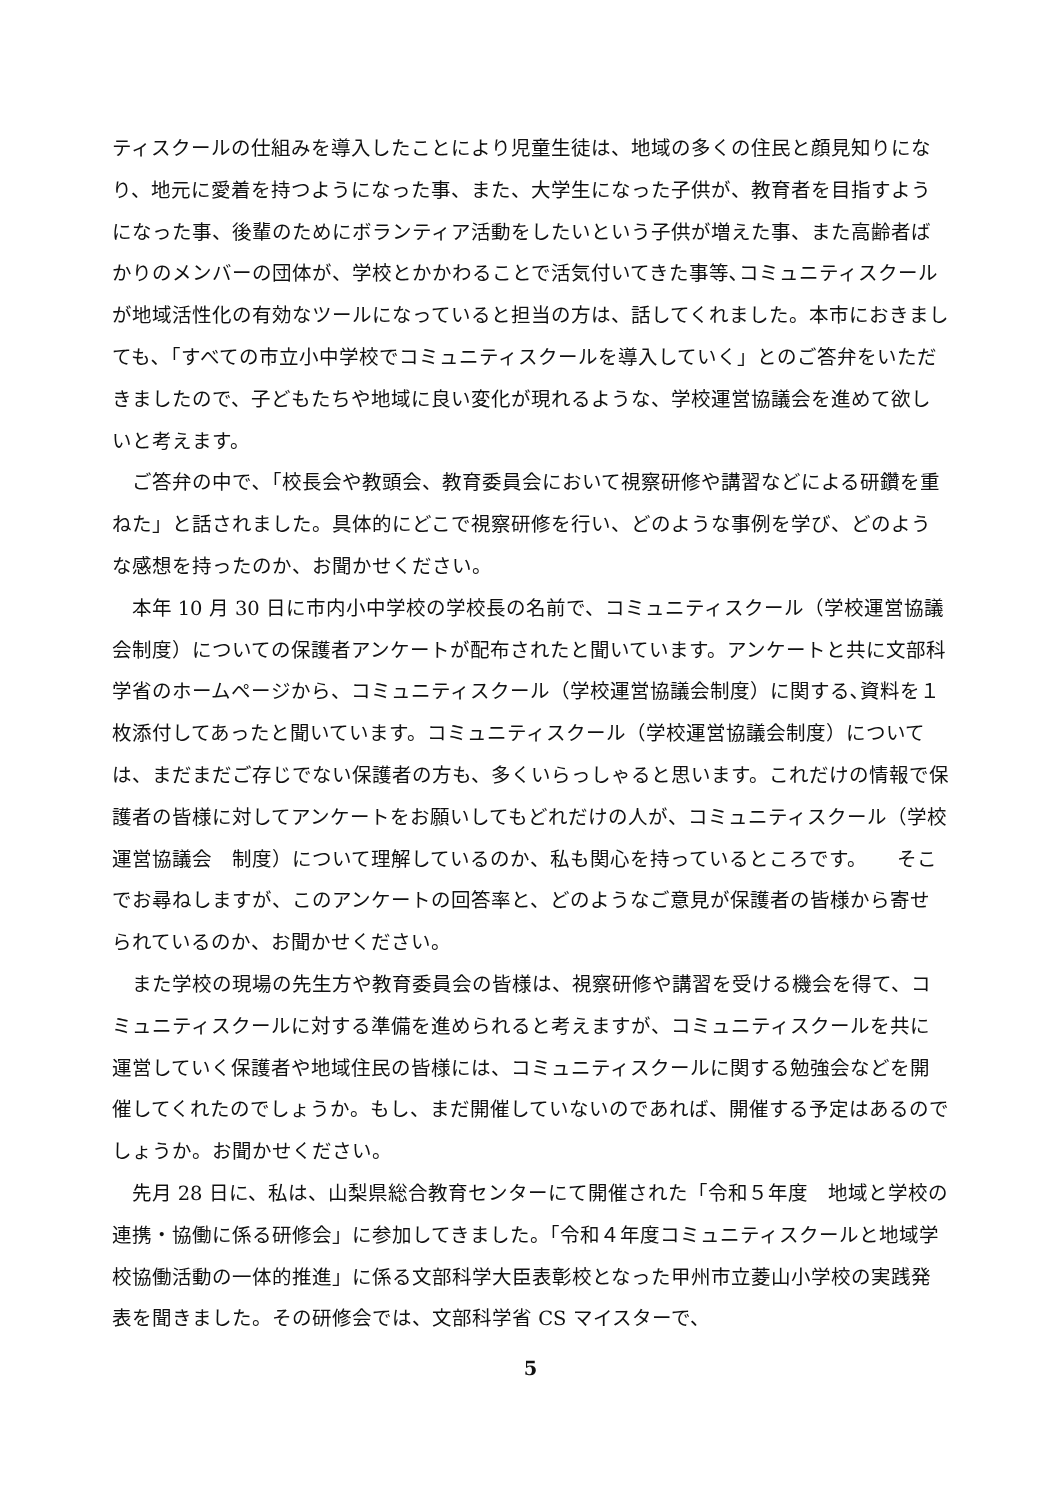ティスクールの仕組みを導入したことにより児童生徒は、地域の多くの住民と顔見知りになり、地元に愛着を持つようになった事、また、大学生になった子供が、教育者を目指すようになった事、後輩のためにボランティア活動をしたいという子供が増えた事、また高齢者ばかりのメンバーの団体が、学校とかかわることで活気付いてきた事等､コミュニティスクールが地域活性化の有効なツールになっていると担当の方は、話してくれました。本市におきましても､「すべての市立小中学校でコミュニティスクールを導入していく」とのご答弁をいただきましたので、子どもたちや地域に良い変化が現れるような、学校運営協議会を進めて欲しいと考えます。
ご答弁の中で､「校長会や教頭会、教育委員会において視察研修や講習などによる研鑽を重ねた」と話されました。具体的にどこで視察研修を行い、どのような事例を学び、どのような感想を持ったのか、お聞かせください。
本年 10 月 30 日に市内小中学校の学校長の名前で、コミュニティスクール（学校運営協議会制度）についての保護者アンケートが配布されたと聞いています。アンケートと共に文部科学省のホームページから、コミュニティスクール（学校運営協議会制度）に関する､資料を１枚添付してあったと聞いています。コミュニティスクール（学校運営協議会制度）については、まだまだご存じでない保護者の方も、多くいらっしゃると思います。これだけの情報で保護者の皆様に対してアンケートをお願いしてもどれだけの人が、コミュニティスクール（学校運営協議会　制度）について理解しているのか、私も関心を持っているところです。　　そこでお尋ねしますが、このアンケートの回答率と、どのようなご意見が保護者の皆様から寄せられているのか、お聞かせください。
また学校の現場の先生方や教育委員会の皆様は、視察研修や講習を受ける機会を得て、コミュニティスクールに対する準備を進められると考えますが、コミュニティスクールを共に運営していく保護者や地域住民の皆様には、コミュニティスクールに関する勉強会などを開催してくれたのでしょうか。もし、まだ開催していないのであれば、開催する予定はあるのでしょうか。お聞かせください。
先月 28 日に、私は、山梨県総合教育センターにて開催された「令和５年度　地域と学校の連携・協働に係る研修会」に参加してきました。「令和４年度コミュニティスクールと地域学校協働活動の一体的推進」に係る文部科学大臣表彰校となった甲州市立菱山小学校の実践発表を聞きました。その研修会では、文部科学省 CS マイスターで、
5